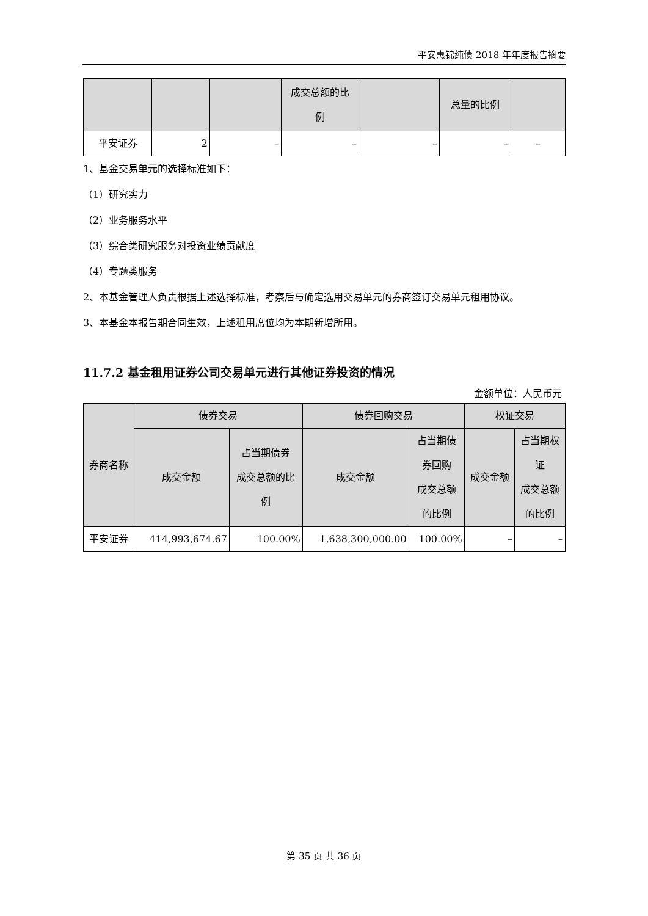平安惠锦纯债 2018 年年度报告摘要
| | | | 成交总额的比 例 | | 总量的比例 | |
| 平安证券 | 2 | – | – | – | – | – |
1、基金交易单元的选择标准如下：
（1）研究实力
（2）业务服务水平
（3）综合类研究服务对投资业绩贡献度
（4）专题类服务
2、本基金管理人负责根据上述选择标准，考察后与确定选用交易单元的券商签订交易单元租用协议。
3、本基金本报告期合同生效，上述租用席位均为本期新增所用。
11.7.2 基金租用证券公司交易单元进行其他证券投资的情况
金额单位：人民币元
| 券商名称 | 债券交易 | | 债券回购交易 | | 权证交易 | |
| | 成交金额 | 占当期债券 成交总额的比 例 | 成交金额 | 占当期债 券回购 成交总额 的比例 | 成交金额 | 占当期权 证 成交总额 的比例 |
| 平安证券 | 414,993,674.67 | 100.00% | 1,638,300,000.00 | 100.00% | – | – |
第 35 页 共 36 页